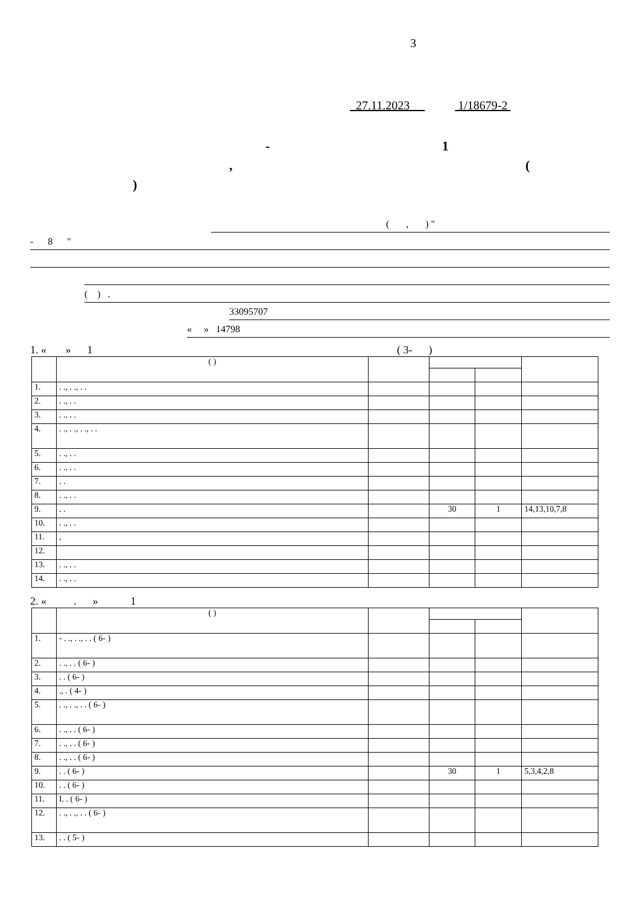3
27.11.2023 1/18679-2
- 1
, (
)
( , ) "
- 8 "
( ) .
33095707
« » 14798
1. « » 1 ( 3- )
| | ( ) | | | | |
| 1. | . ., . ., . . | | | | |
| 2. | . ., . . | | | | |
| 3. | . ., . . | | | | |
| 4. | . ., . ., . ., . . | | | | |
| 5. | . ., . . | | | | |
| 6. | . ., . . | | | | |
| 7. | . . | | | | |
| 8. | . ., . . | | | | |
| 9. | . . | | 30 | 1 | 14,13,10,7,8 |
| 10. | . ., . . | | | | |
| 11. | , | | | | |
| 12. | | | | | |
| 13. | . ., . . | | | | |
| 14. | . ., . . | | | | |
2. « . » 1
| | ( ) | | | | |
| 1. | - . ., . ., . . ( 6- ) | | | | |
| 2. | . ., . . ( 6- ) | | | | |
| 3. | . . ( 6- ) | | | | |
| 4. | ., . ( 4- ) | | | | |
| 5. | . ., . ., . . ( 6- ) | | | | |
| 6. | . ., . . ( 6- ) | | | | |
| 7. | . ., . . ( 6- ) | | | | |
| 8. | . ., . . ( 6- ) | | | | |
| 9. | . . ( 6- ) | | 30 | 1 | 5,3,4,2,8 |
| 10. | . . ( 6- ) | | | | |
| 11. | I. . ( 6- ) | | | | |
| 12. | . ., . ., . . ( 6- ) | | | | |
| 13. | . . ( 5- ) | | | | |